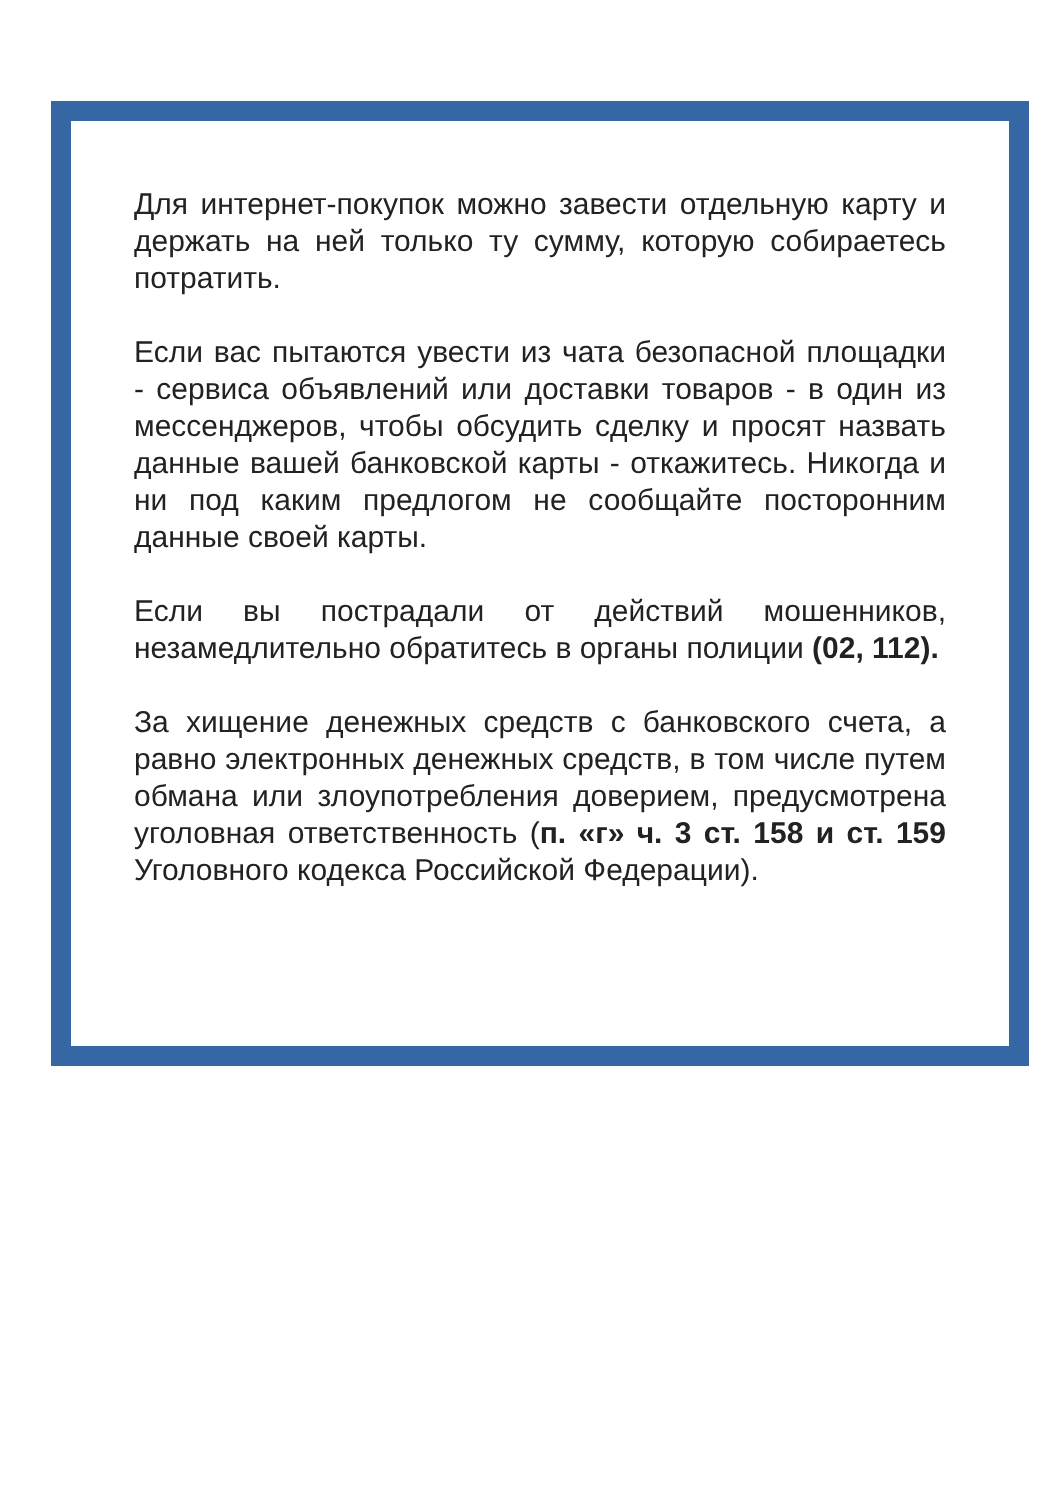Для интернет-покупок можно завести отдельную карту и держать на ней только ту сумму, которую собираетесь потратить.
Если вас пытаются увести из чата безопасной площадки - сервиса объявлений или доставки товаров - в один из мессенджеров, чтобы обсудить сделку и просят назвать данные вашей банковской карты - откажитесь. Никогда и ни под каким предлогом не сообщайте посторонним данные своей карты.
Если вы пострадали от действий мошенников, незамедлительно обратитесь в органы полиции (02, 112).
За хищение денежных средств с банковского счета, а равно электронных денежных средств, в том числе путем обмана или злоупотребления доверием, предусмотрена уголовная ответственность (п. «г» ч. 3 ст. 158 и ст. 159 Уголовного кодекса Российской Федерации).